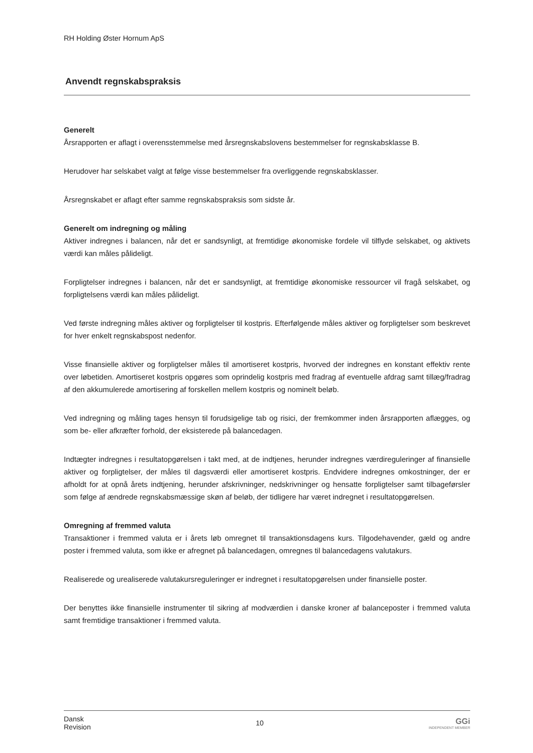RH Holding Øster Hornum ApS
Anvendt regnskabspraksis
Generelt
Årsrapporten er aflagt i overensstemmelse med årsregnskabslovens bestemmelser for regnskabsklasse B.
Herudover har selskabet valgt at følge visse bestemmelser fra overliggende regnskabsklasser.
Årsregnskabet er aflagt efter samme regnskabspraksis som sidste år.
Generelt om indregning og måling
Aktiver indregnes i balancen, når det er sandsynligt, at fremtidige økonomiske fordele vil tilflyde selskabet, og aktivets værdi kan måles pålideligt.
Forpligtelser indregnes i balancen, når det er sandsynligt, at fremtidige økonomiske ressourcer vil fragå selskabet, og forpligtelsens værdi kan måles pålideligt.
Ved første indregning måles aktiver og forpligtelser til kostpris. Efterfølgende måles aktiver og forpligtelser som beskrevet for hver enkelt regnskabspost nedenfor.
Visse finansielle aktiver og forpligtelser måles til amortiseret kostpris, hvorved der indregnes en konstant effektiv rente over løbetiden. Amortiseret kostpris opgøres som oprindelig kostpris med fradrag af eventuelle afdrag samt tillæg/fradrag af den akkumulerede amortisering af forskellen mellem kostpris og nominelt beløb.
Ved indregning og måling tages hensyn til forudsigelige tab og risici, der fremkommer inden årsrapporten aflægges, og som be- eller afkræfter forhold, der eksisterede på balancedagen.
Indtægter indregnes i resultatopgørelsen i takt med, at de indtjenes, herunder indregnes værdireguleringer af finansielle aktiver og forpligtelser, der måles til dagsværdi eller amortiseret kostpris. Endvidere indregnes omkostninger, der er afholdt for at opnå årets indtjening, herunder afskrivninger, nedskrivninger og hensatte forpligtelser samt tilbageførsler som følge af ændrede regnskabsmæssige skøn af beløb, der tidligere har været indregnet i resultatopgørelsen.
Omregning af fremmed valuta
Transaktioner i fremmed valuta er i årets løb omregnet til transaktionsdagens kurs. Tilgodehavender, gæld og andre poster i fremmed valuta, som ikke er afregnet på balancedagen, omregnes til balancedagens valutakurs.
Realiserede og urealiserede valutakursreguleringer er indregnet i resultatopgørelsen under finansielle poster.
Der benyttes ikke finansielle instrumenter til sikring af modværdien i danske kroner af balanceposter i fremmed valuta samt fremtidige transaktioner i fremmed valuta.
Dansk
Revision
10 GGi
INDEPENDENT MEMBER